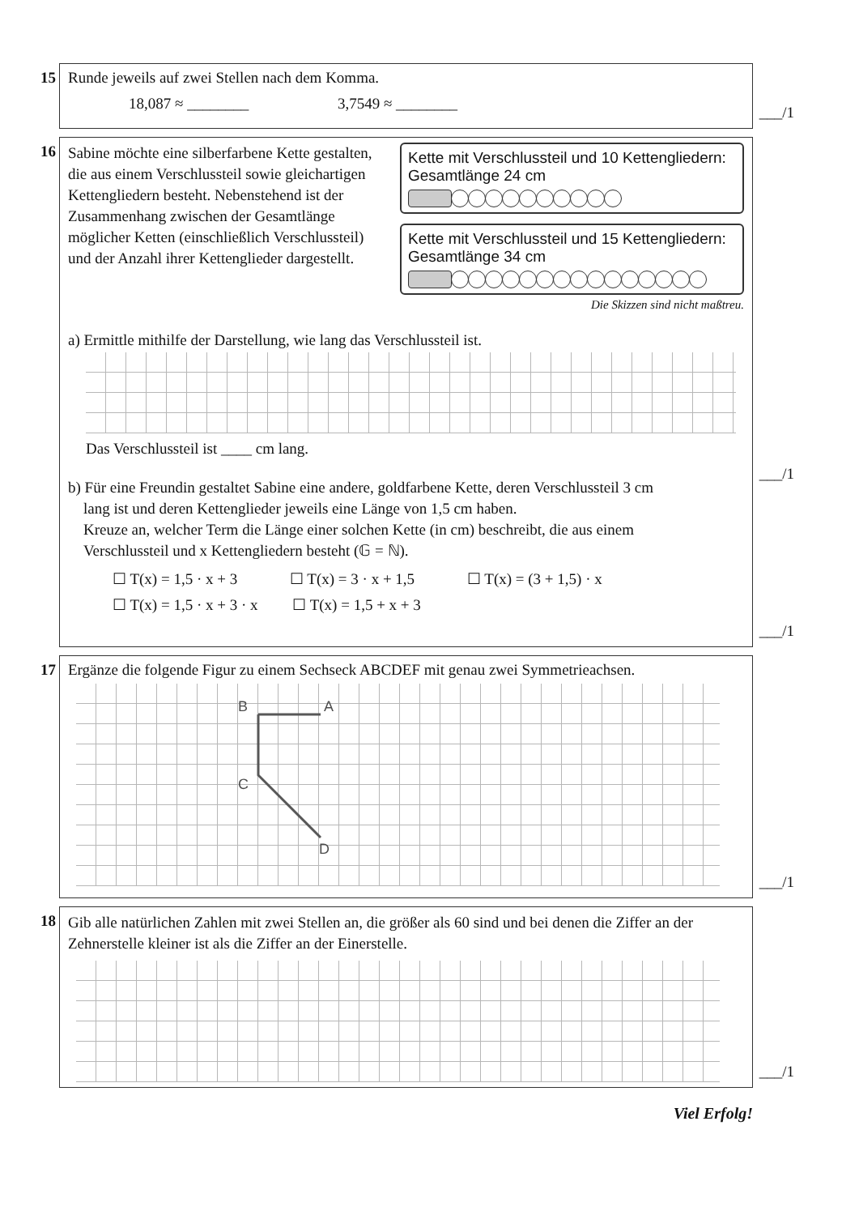15
Runde jeweils auf zwei Stellen nach dem Komma.
18,087 ≈ ________ 3,7549 ≈ ________
___/1
16
Sabine möchte eine silberfarbene Kette gestalten, die aus einem Verschlussteil sowie gleichartigen Kettengliedern besteht. Nebenstehend ist der Zusammenhang zwischen der Gesamtlänge möglicher Ketten (einschließlich Verschlussteil) und der Anzahl ihrer Kettenglieder dargestellt.
Kette mit Verschlussteil und 10 Kettengliedern:
Gesamtlänge 24 cm
Kette mit Verschlussteil und 15 Kettengliedern:
Gesamtlänge 34 cm
Die Skizzen sind nicht maßtreu.
a) Ermittle mithilfe der Darstellung, wie lang das Verschlussteil ist.
Das Verschlussteil ist ____ cm lang.
___/1
b) Für eine Freundin gestaltet Sabine eine andere, goldfarbene Kette, deren Verschlussteil 3 cm
lang ist und deren Kettenglieder jeweils eine Länge von 1,5 cm haben.
Kreuze an, welcher Term die Länge einer solchen Kette (in cm) beschreibt, die aus einem
Verschlussteil und x Kettengliedern besteht (𝔾 = ℕ).
☐ T(x) = 1,5 · x + 3 ☐ T(x) = 3 · x + 1,5 ☐ T(x) = (3 + 1,5) · x
☐ T(x) = 1,5 · x + 3 · x ☐ T(x) = 1,5 + x + 3
___/1
17
Ergänze die folgende Figur zu einem Sechseck ABCDEF mit genau zwei Symmetrieachsen.
B
A
C
D
___/1
18
Gib alle natürlichen Zahlen mit zwei Stellen an, die größer als 60 sind und bei denen die Ziffer an der Zehnerstelle kleiner ist als die Ziffer an der Einerstelle.
___/1
Viel Erfolg!